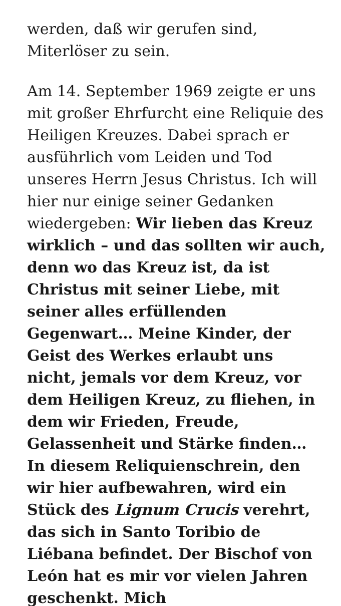werden, daß wir gerufen sind, Miterlöser zu sein.
Am 14. September 1969 zeigte er uns mit großer Ehrfurcht eine Reliquie des Heiligen Kreuzes. Dabei sprach er ausführlich vom Leiden und Tod unseres Herrn Jesus Christus. Ich will hier nur einige seiner Gedanken wiedergeben: Wir lieben das Kreuz wirklich – und das sollten wir auch, denn wo das Kreuz ist, da ist Christus mit seiner Liebe, mit seiner alles erfüllenden Gegenwart… Meine Kinder, der Geist des Werkes erlaubt uns nicht, jemals vor dem Kreuz, vor dem Heiligen Kreuz, zu fliehen, in dem wir Frieden, Freude, Gelassenheit und Stärke finden… In diesem Reliquienschrein, den wir hier aufbewahren, wird ein Stück des Lignum Crucis verehrt, das sich in Santo Toribio de Liébana befindet. Der Bischof von León hat es mir vor vielen Jahren geschenkt. Mich